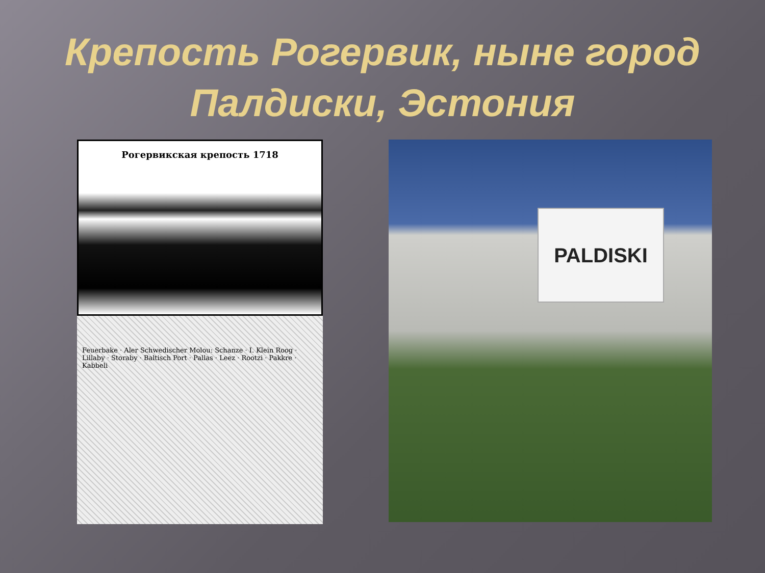Крепость Рогервик, ныне город
Палдиски, Эстония
Рогервикская крепость 1718
Feuerbake · Aler Schwedischer Molou: Schanze · I. Klein Roog · Lillaby · Storaby · Baltisch Port · Pallas · Leez · Rootzi · Pakkre · Kabbeli
PALDISKI